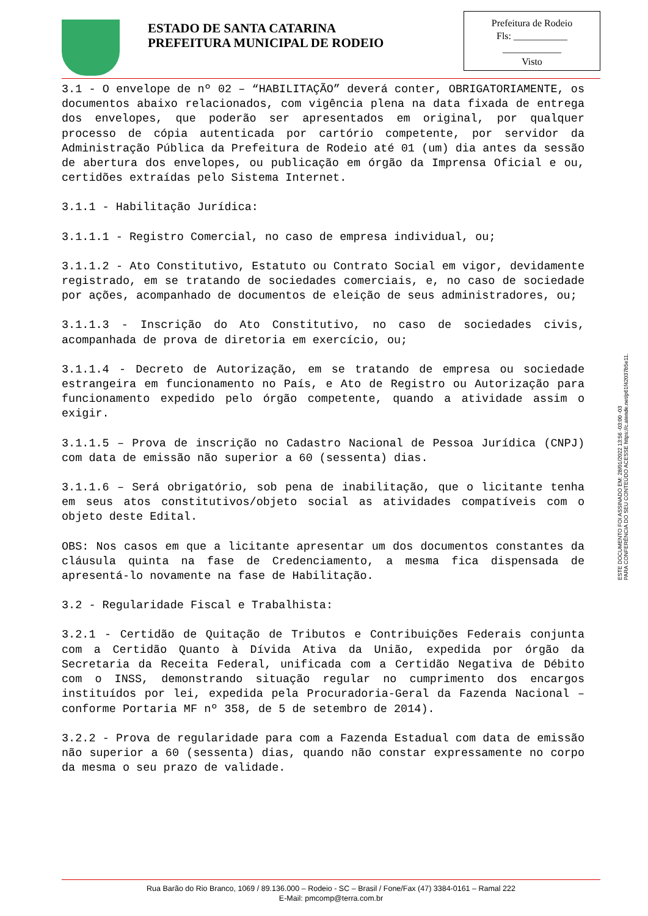ESTADO DE SANTA CATARINA
PREFEITURA MUNICIPAL DE RODEIO
Prefeitura de Rodeio
Fls: ___________
____________
Visto
3.1 - O envelope de nº 02 – “HABILITAÇÃO” deverá conter, OBRIGATORIAMENTE, os documentos abaixo relacionados, com vigência plena na data fixada de entrega dos envelopes, que poderão ser apresentados em original, por qualquer processo de cópia autenticada por cartório competente, por servidor da Administração Pública da Prefeitura de Rodeio até 01 (um) dia antes da sessão de abertura dos envelopes, ou publicação em órgão da Imprensa Oficial e ou, certidões extraídas pelo Sistema Internet.
3.1.1 - Habilitação Jurídica:
3.1.1.1 - Registro Comercial, no caso de empresa individual, ou;
3.1.1.2 - Ato Constitutivo, Estatuto ou Contrato Social em vigor, devidamente registrado, em se tratando de sociedades comerciais, e, no caso de sociedade por ações, acompanhado de documentos de eleição de seus administradores, ou;
3.1.1.3 - Inscrição do Ato Constitutivo, no caso de sociedades civis, acompanhada de prova de diretoria em exercício, ou;
3.1.1.4 - Decreto de Autorização, em se tratando de empresa ou sociedade estrangeira em funcionamento no País, e Ato de Registro ou Autorização para funcionamento expedido pelo órgão competente, quando a atividade assim o exigir.
3.1.1.5 – Prova de inscrição no Cadastro Nacional de Pessoa Jurídica (CNPJ) com data de emissão não superior a 60 (sessenta) dias.
3.1.1.6 – Será obrigatório, sob pena de inabilitação, que o licitante tenha em seus atos constitutivos/objeto social as atividades compatíveis com o objeto deste Edital.
OBS: Nos casos em que a licitante apresentar um dos documentos constantes da cláusula quinta na fase de Credenciamento, a mesma fica dispensada de apresentá-lo novamente na fase de Habilitação.
3.2 - Regularidade Fiscal e Trabalhista:
3.2.1 - Certidão de Quitação de Tributos e Contribuições Federais conjunta com a Certidão Quanto à Dívida Ativa da União, expedida por órgão da Secretaria da Receita Federal, unificada com a Certidão Negativa de Débito com o INSS, demonstrando situação regular no cumprimento dos encargos instituídos por lei, expedida pela Procuradoria-Geral da Fazenda Nacional – conforme Portaria MF nº 358, de 5 de setembro de 2014).
3.2.2 - Prova de regularidade para com a Fazenda Estadual com data de emissão não superior a 60 (sessenta) dias, quando não constar expressamente no corpo da mesma o seu prazo de validade.
ESTE DOCUMENTO FOI ASSINADO EM: 28/01/2022 13:56 -03:00 -03
PARA CONFERÊNCIA DO SEU CONTEÚDO ACESSE https://c.atende.net/p61f42037b5e11.
Rua Barão do Rio Branco, 1069 / 89.136.000 – Rodeio - SC – Brasil / Fone/Fax (47) 3384-0161 – Ramal 222
E-Mail: pmcomp@terra.com.br